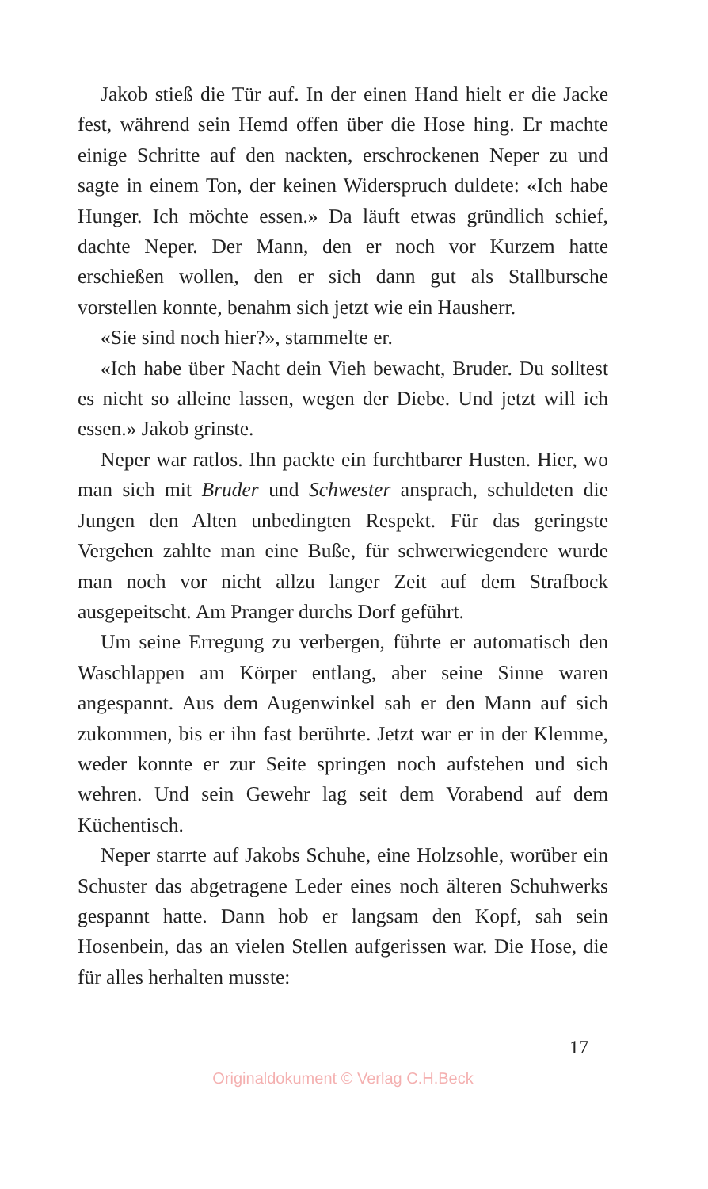Jakob stieß die Tür auf. In der einen Hand hielt er die Jacke fest, während sein Hemd offen über die Hose hing. Er machte einige Schritte auf den nackten, erschrockenen Neper zu und sagte in einem Ton, der keinen Widerspruch duldete: «Ich habe Hunger. Ich möchte essen.» Da läuft etwas gründlich schief, dachte Neper. Der Mann, den er noch vor Kurzem hatte erschießen wollen, den er sich dann gut als Stallbursche vorstellen konnte, benahm sich jetzt wie ein Hausherr.
«Sie sind noch hier?», stammelte er.
«Ich habe über Nacht dein Vieh bewacht, Bruder. Du solltest es nicht so alleine lassen, wegen der Diebe. Und jetzt will ich essen.» Jakob grinste.
Neper war ratlos. Ihn packte ein furchtbarer Husten. Hier, wo man sich mit Bruder und Schwester ansprach, schuldeten die Jungen den Alten unbedingten Respekt. Für das geringste Vergehen zahlte man eine Buße, für schwerwiegendere wurde man noch vor nicht allzu langer Zeit auf dem Strafbock ausgepeitscht. Am Pranger durchs Dorf geführt.
Um seine Erregung zu verbergen, führte er automatisch den Waschlappen am Körper entlang, aber seine Sinne waren angespannt. Aus dem Augenwinkel sah er den Mann auf sich zukommen, bis er ihn fast berührte. Jetzt war er in der Klemme, weder konnte er zur Seite springen noch aufstehen und sich wehren. Und sein Gewehr lag seit dem Vorabend auf dem Küchentisch.
Neper starrte auf Jakobs Schuhe, eine Holzsohle, worüber ein Schuster das abgetragene Leder eines noch älteren Schuhwerks gespannt hatte. Dann hob er langsam den Kopf, sah sein Hosenbein, das an vielen Stellen aufgerissen war. Die Hose, die für alles herhalten musste:
17
Originaldokument © Verlag C.H.Beck